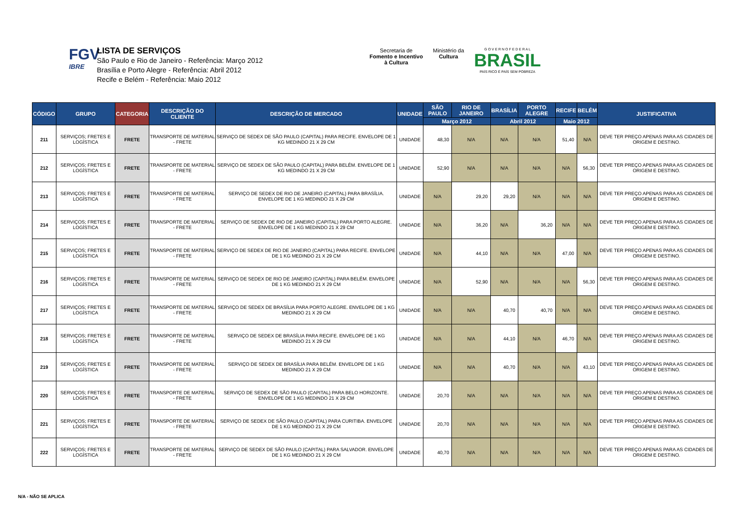FGV
IBRE
LISTA DE SERVIÇOS
São Paulo e Rio de Janeiro - Referência: Março 2012
Brasília e Porto Alegre - Referência: Abril 2012
Recife e Belém - Referência: Maio 2012
Secretaria de
Fomento e Incentivo
à Cultura
Ministério da
Cultura
G O V E R N O F E D E R A L
BRASIL
PAÍS RICO É PAÍS SEM POBREZA
| CÓDIGO | GRUPO | CATEGORIA | DESCRIÇÃO DO CLIENTE | DESCRIÇÃO DE MERCADO | UNIDADE | SÃO PAULO | RIO DE JANEIRO | BRASÍLIA | PORTO ALEGRE | RECIFE | BELÉM | JUSTIFICATIVA |
| --- | --- | --- | --- | --- | --- | --- | --- | --- | --- | --- | --- | --- |
| | | | | | | Março 2012 | | Abril 2012 | | Maio 2012 | | |
| 211 | SERVIÇOS; FRETES E LOGÍSTICA | FRETE | TRANSPORTE DE MATERIAL - FRETE | SERVIÇO DE SEDEX DE SÃO PAULO (CAPITAL) PARA RECIFE. ENVELOPE DE 1 KG MEDINDO 21 X 29 CM | UNIDADE | 48,30 | N/A | N/A | N/A | 51,40 | N/A | DEVE TER PREÇO APENAS PARA AS CIDADES DE ORIGEM E DESTINO. |
| 212 | SERVIÇOS; FRETES E LOGÍSTICA | FRETE | TRANSPORTE DE MATERIAL - FRETE | SERVIÇO DE SEDEX DE SÃO PAULO (CAPITAL) PARA BELÉM. ENVELOPE DE 1 KG MEDINDO 21 X 29 CM | UNIDADE | 52,90 | N/A | N/A | N/A | N/A | 56,30 | DEVE TER PREÇO APENAS PARA AS CIDADES DE ORIGEM E DESTINO. |
| 213 | SERVIÇOS; FRETES E LOGÍSTICA | FRETE | TRANSPORTE DE MATERIAL - FRETE | SERVIÇO DE SEDEX DE RIO DE JANEIRO (CAPITAL) PARA BRASÍLIA. ENVELOPE DE 1 KG MEDINDO 21 X 29 CM | UNIDADE | N/A | 29,20 | 29,20 | N/A | N/A | N/A | DEVE TER PREÇO APENAS PARA AS CIDADES DE ORIGEM E DESTINO. |
| 214 | SERVIÇOS; FRETES E LOGÍSTICA | FRETE | TRANSPORTE DE MATERIAL - FRETE | SERVIÇO DE SEDEX DE RIO DE JANEIRO (CAPITAL) PARA PORTO ALEGRE. ENVELOPE DE 1 KG MEDINDO 21 X 29 CM | UNIDADE | N/A | 36,20 | N/A | 36,20 | N/A | N/A | DEVE TER PREÇO APENAS PARA AS CIDADES DE ORIGEM E DESTINO. |
| 215 | SERVIÇOS; FRETES E LOGÍSTICA | FRETE | TRANSPORTE DE MATERIAL - FRETE | SERVIÇO DE SEDEX DE RIO DE JANEIRO (CAPITAL) PARA RECIFE. ENVELOPE DE 1 KG MEDINDO 21 X 29 CM | UNIDADE | N/A | 44,10 | N/A | N/A | 47,00 | N/A | DEVE TER PREÇO APENAS PARA AS CIDADES DE ORIGEM E DESTINO. |
| 216 | SERVIÇOS; FRETES E LOGÍSTICA | FRETE | TRANSPORTE DE MATERIAL - FRETE | SERVIÇO DE SEDEX DE RIO DE JANEIRO (CAPITAL) PARA BELÉM. ENVELOPE DE 1 KG MEDINDO 21 X 29 CM | UNIDADE | N/A | 52,90 | N/A | N/A | N/A | 56,30 | DEVE TER PREÇO APENAS PARA AS CIDADES DE ORIGEM E DESTINO. |
| 217 | SERVIÇOS; FRETES E LOGÍSTICA | FRETE | TRANSPORTE DE MATERIAL - FRETE | SERVIÇO DE SEDEX DE BRASÍLIA PARA PORTO ALEGRE. ENVELOPE DE 1 KG MEDINDO 21 X 29 CM | UNIDADE | N/A | N/A | 40,70 | 40,70 | N/A | N/A | DEVE TER PREÇO APENAS PARA AS CIDADES DE ORIGEM E DESTINO. |
| 218 | SERVIÇOS; FRETES E LOGÍSTICA | FRETE | TRANSPORTE DE MATERIAL - FRETE | SERVIÇO DE SEDEX DE BRASÍLIA PARA RECIFE. ENVELOPE DE 1 KG MEDINDO 21 X 29 CM | UNIDADE | N/A | N/A | 44,10 | N/A | 46,70 | N/A | DEVE TER PREÇO APENAS PARA AS CIDADES DE ORIGEM E DESTINO. |
| 219 | SERVIÇOS; FRETES E LOGÍSTICA | FRETE | TRANSPORTE DE MATERIAL - FRETE | SERVIÇO DE SEDEX DE BRASÍLIA PARA BELÉM. ENVELOPE DE 1 KG MEDINDO 21 X 29 CM | UNIDADE | N/A | N/A | 40,70 | N/A | N/A | 43,10 | DEVE TER PREÇO APENAS PARA AS CIDADES DE ORIGEM E DESTINO. |
| 220 | SERVIÇOS; FRETES E LOGÍSTICA | FRETE | TRANSPORTE DE MATERIAL - FRETE | SERVIÇO DE SEDEX DE SÃO PAULO (CAPITAL) PARA BELO HORIZONTE. ENVELOPE DE 1 KG MEDINDO 21 X 29 CM | UNIDADE | 20,70 | N/A | N/A | N/A | N/A | N/A | DEVE TER PREÇO APENAS PARA AS CIDADES DE ORIGEM E DESTINO. |
| 221 | SERVIÇOS; FRETES E LOGÍSTICA | FRETE | TRANSPORTE DE MATERIAL - FRETE | SERVIÇO DE SEDEX DE SÃO PAULO (CAPITAL) PARA CURITIBA. ENVELOPE DE 1 KG MEDINDO 21 X 29 CM | UNIDADE | 20,70 | N/A | N/A | N/A | N/A | N/A | DEVE TER PREÇO APENAS PARA AS CIDADES DE ORIGEM E DESTINO. |
| 222 | SERVIÇOS; FRETES E LOGÍSTICA | FRETE | TRANSPORTE DE MATERIAL - FRETE | SERVIÇO DE SEDEX DE SÃO PAULO (CAPITAL) PARA SALVADOR. ENVELOPE DE 1 KG MEDINDO 21 X 29 CM | UNIDADE | 40,70 | N/A | N/A | N/A | N/A | N/A | DEVE TER PREÇO APENAS PARA AS CIDADES DE ORIGEM E DESTINO. |
N/A - NÃO SE APLICA